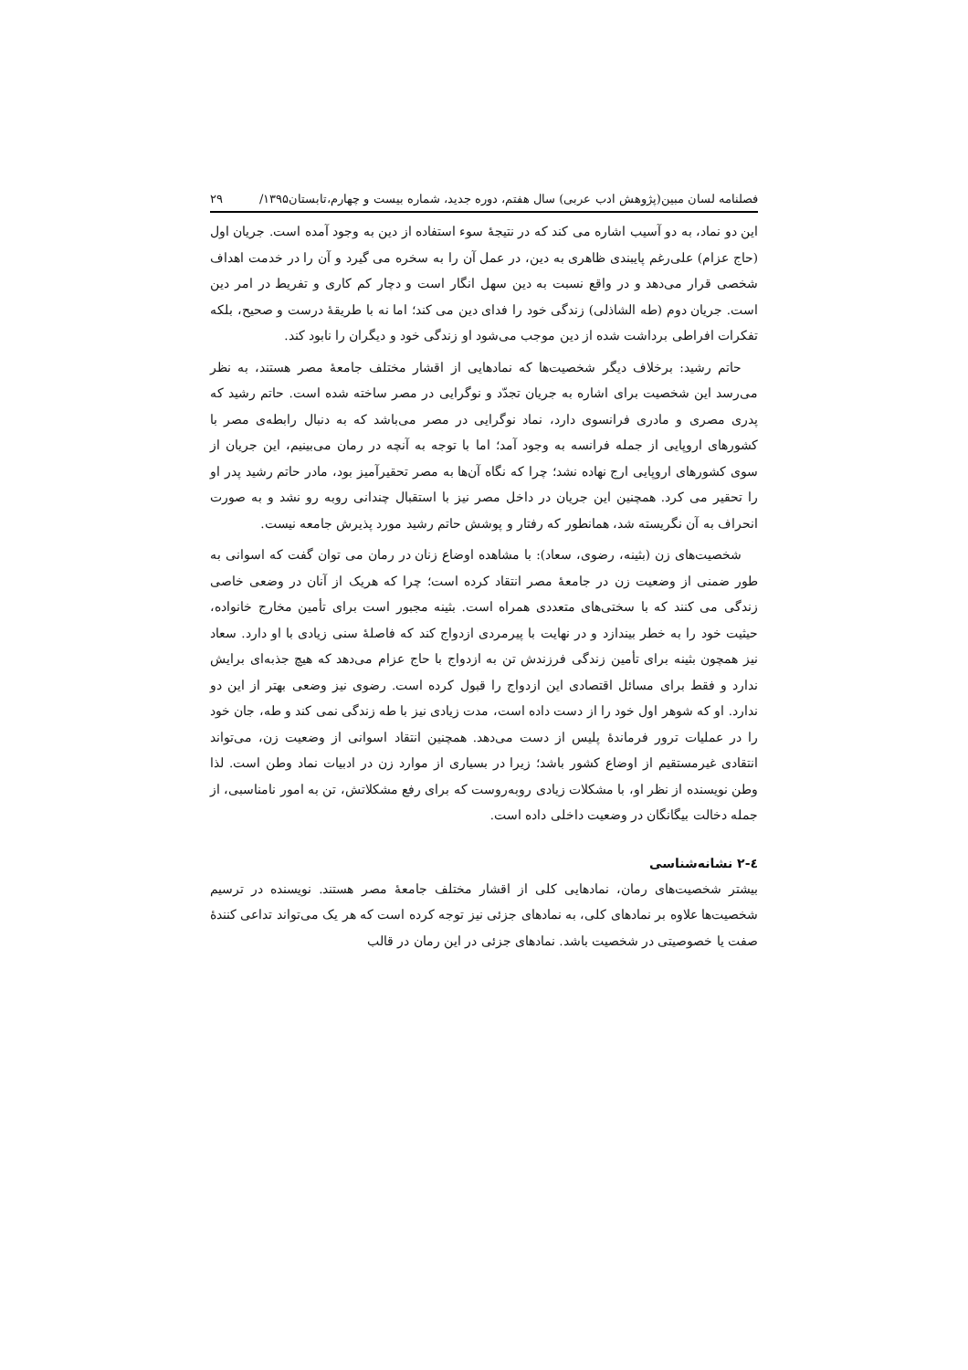فصلنامه لسان مبین(پژوهش ادب عربی) سال هفتم، دوره جدید، شماره بیست و چهارم،تابستان۱۳۹۵/ ۲۹
این دو نماد، به دو آسیب اشاره می کند که در نتیجهٔ سوء استفاده از دین به وجود آمده است. جریان اول (حاج عزام) علی‌رغم پایبندی ظاهری به دین، در عمل آن را به سخره می گیرد و آن را در خدمت اهداف شخصی قرار می‌دهد و در واقع نسبت به دین سهل انگار است و دچار کم کاری و تفریط در امر دین است. جریان دوم (طه الشاذلی) زندگی خود را فدای دین می کند؛ اما نه با طریقهٔ درست و صحیح، بلکه تفکرات افراطی برداشت شده از دین موجب می‌شود او زندگی خود و دیگران را نابود کند.
حاتم رشید: برخلاف دیگر شخصیت‌ها که نمادهایی از اقشار مختلف جامعهٔ مصر هستند، به نظر می‌رسد این شخصیت برای اشاره به جریان تجدّد و نوگرایی در مصر ساخته شده است. حاتم رشید که پدری مصری و مادری فرانسوی دارد، نماد نوگرایی در مصر می‌باشد که به دنبال رابطه‌ی مصر با کشورهای اروپایی از جمله فرانسه به وجود آمد؛ اما با توجه به آنچه در رمان می‌بینیم، این جریان از سوی کشورهای اروپایی ارج نهاده نشد؛ چرا که نگاه آن‌ها به مصر تحقیرآمیز بود، مادر حاتم رشید پدر او را تحقیر می کرد. همچنین این جریان در داخل مصر نیز با استقبال چندانی روبه رو نشد و به صورت انحراف به آن نگریسته شد، همانطور که رفتار و پوشش حاتم رشید مورد پذیرش جامعه نیست.
شخصیت‌های زن (بثینه، رضوی، سعاد): با مشاهده اوضاع زنان در رمان می توان گفت که اسوانی به طور ضمنی از وضعیت زن در جامعهٔ مصر انتقاد کرده است؛ چرا که هریک از آنان در وضعی خاصی زندگی می کنند که با سختی‌های متعددی همراه است. بثینه مجبور است برای تأمین مخارج خانواده، حیثیت خود را به خطر بیندازد و در نهایت با پیرمردی ازدواج کند که فاصلهٔ سنی زیادی با او دارد. سعاد نیز همچون بثینه برای تأمین زندگی فرزندش تن به ازدواج با حاج عزام می‌دهد که هیچ جذبه‌ای برایش ندارد و فقط برای مسائل اقتصادی این ازدواج را قبول کرده است. رضوی نیز وضعی بهتر از این دو ندارد. او که شوهر اول خود را از دست داده است، مدت زیادی نیز با طه زندگی نمی کند و طه، جان خود را در عملیات ترور فرماندهٔ پلیس از دست می‌دهد. همچنین انتقاد اسوانی از وضعیت زن، می‌تواند انتقادی غیرمستقیم از اوضاع کشور باشد؛ زیرا در بسیاری از موارد زن در ادبیات نماد وطن است. لذا وطن نویسنده از نظر او، با مشکلات زیادی روبه‌روست که برای رفع مشکلاتش، تن به امور نامناسبی، از جمله دخالت بیگانگان در وضعیت داخلی داده است.
٤-٢ نشانه‌شناسی
بیشتر شخصیت‌های رمان، نمادهایی کلی از اقشار مختلف جامعهٔ مصر هستند. نویسنده در ترسیم شخصیت‌ها علاوه بر نمادهای کلی، به نمادهای جزئی نیز توجه کرده است که هر یک می‌تواند تداعی کنندهٔ صفت یا خصوصیتی در شخصیت باشد. نمادهای جزئی در این رمان در قالب